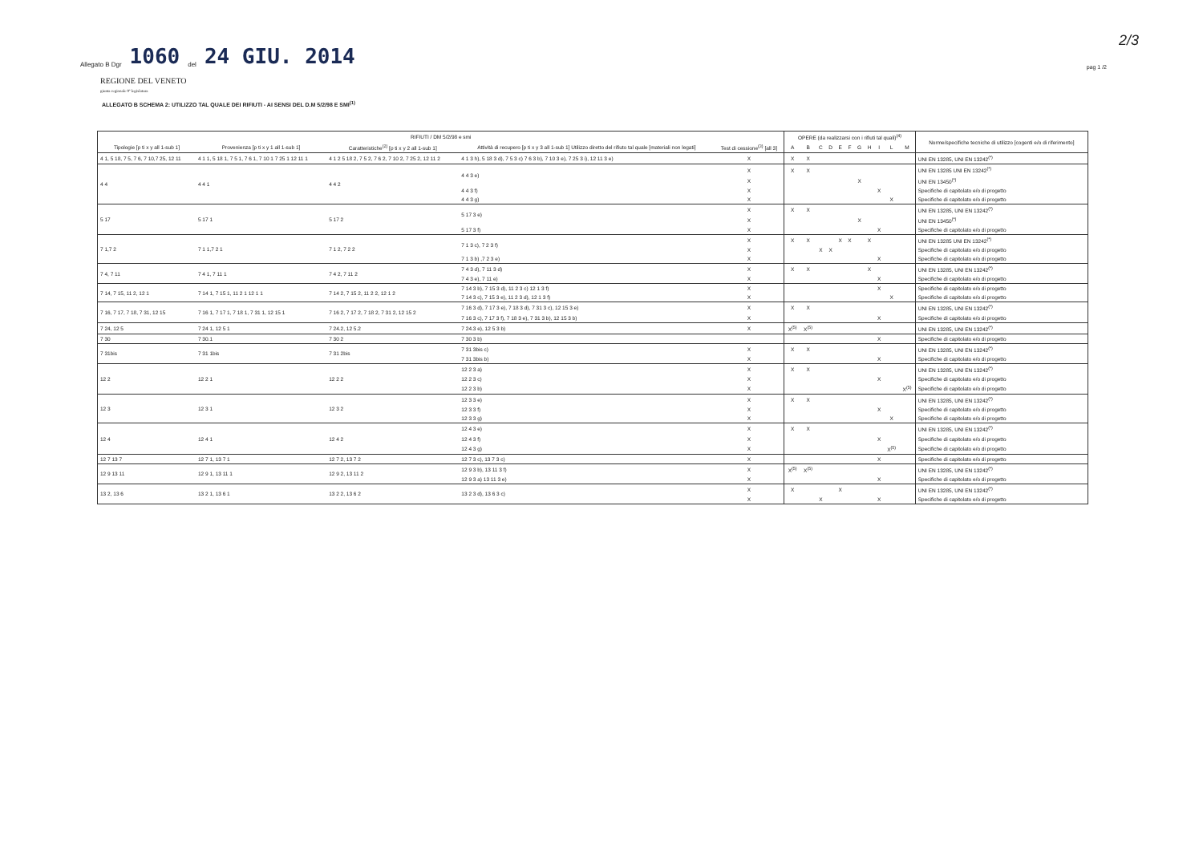2/3
pag 1 /2
Allegato B Dgr 1060 del 24 GIU. 2014
REGIONE DEL VENETO
giunta regionale 9ª legislatura
ALLEGATO B SCHEMA 2: UTILIZZO TAL QUALE DEI RIFIUTI - AI SENSI DEL D.M 5/2/98 E SMI<sup>(1)</sup>
| RIFIUTI / DM 5/2/98 e smi | | | | | OPERE (da realizzarsi con i rifiuti tal quali)<sup>(4)</sup> | | | | | | | | | | | Norme/specifiche tecniche di utilizzo [cogenti e/o di riferimento] |
| --- | --- | --- | --- | --- | --- | --- | --- | --- | --- | --- | --- | --- | --- | --- | --- | --- |
| Tipologie [p ti x y all 1-sub 1] | Provenienza [p ti x y 1 all 1-sub 1] | Caratteristiche<sup>(2)</sup> [p ti x y 2 all 1-sub 1] | Attività di recupero [p ti x y 3 all 1-sub 1] Utilizzo diretto del rifiuto tal quale [materiali non legati] | Test di cessione<sup>(3)</sup> [all 3] | A | B | C | D | E | F | G | H | I | L | M | |
| 4 1, 5 18, 7 5, 7 6, 7 10,7 25, 12 11 | 4 1 1, 5 18 1, 7 5 1, 7 6 1, 7 10 1 7 25 1 12 11 1 | 4 1 2 5 18 2, 7 5 2, 7 6 2, 7 10 2, 7 25 2, 12 11 2 | 4 1 3 h), 5 18 3 d), 7 5 3 c) 7 6 3 b), 7 10 3 e), 7 25 3 i), 12 11 3 e) | X | X | X | | | | | | | | | | UNI EN 13285, UNI EN 13242<sup>(*)</sup> |
| 4 4 | 4 4 1 | 4 4 2 | 4 4 3 e) | X | X | X | | | | | | | | | | UNI EN 13285 UNI EN 13242<sup>(*)</sup> |
| | | | | X | | | | | | | X | | | | | UNI EN 13450<sup>(*)</sup> |
| | | | 4 4 3 f) | X | | | | | | | | | X | | | Specifiche di capitolato e/o di progetto |
| | | | 4 4 3 g) | X | | | | | | | | | | X | | Specifiche di capitolato e/o di progetto |
| 5 17 | 5 17 1 | 5 17 2 | 5 17 3 e) | X | X | X | | | | | | | | | | UNI EN 13285, UNI EN 13242<sup>(*)</sup> |
| | | | | X | | | | | | | X | | | | | UNI EN 13450<sup>(*)</sup> |
| | | | 5 17 3 f) | X | | | | | | | | | X | | | Specifiche di capitolato e/o di progetto |
| 7 1,7 2 | 7 1 1,7 2 1 | 7 1 2, 7 2 2 | 7 1 3 c), 7 2 3 f) | X | X | X | | | X | X | | X | | | | UNI EN 13285 UNI EN 13242<sup>(*)</sup> |
| | | | | X | | | X | X | | | | | | | | Specifiche di capitolato e/o di progetto |
| | | | 7 1 3 b) ,7 2 3 e) | X | | | | | | | | | X | | | Specifiche di capitolato e/o di progetto |
| 7 4, 7 11 | 7 4 1, 7 11 1 | 7 4 2, 7 11 2 | 7 4 3 d), 7 11 3 d) | X | X | X | | | | | | X | | | | UNI EN 13285, UNI EN 13242<sup>(*)</sup> |
| | | | 7 4 3 e), 7 11 e) | X | | | | | | | | | X | | | Specifiche di capitolato e/o di progetto |
| 7 14, 7 15, 11 2, 12 1 | 7 14 1, 7 15 1, 11 2 1 12 1 1 | 7 14 2, 7 15 2, 11 2 2, 12 1 2 | 7 14 3 b), 7 15 3 d), 11 2 3 c) 12 1 3 f) | X | | | | | | | | | X | | | Specifiche di capitolato e/o di progetto |
| | | | 7 14 3 c), 7 15 3 e), 11 2 3 d), 12 1 3 f) | X | | | | | | | | | | X | | Specifiche di capitolato e/o di progetto |
| 7 16, 7 17, 7 18, 7 31, 12 15 | 7 16 1, 7 17 1, 7 18 1, 7 31 1, 12 15 1 | 7 16 2, 7 17 2, 7 18 2, 7 31 2, 12 15 2 | 7 16 3 d), 7 17 3 e), 7 18 3 d), 7 31 3 c), 12 15 3 e) | X | X | X | | | | | | | | | | UNI EN 13285, UNI EN 13242<sup>(*)</sup> |
| | | | 7 16 3 c), 7 17 3 f), 7 18 3 e), 7 31 3 b), 12 15 3 b) | X | | | | | | | | | X | | | Specifiche di capitolato e/o di progetto |
| 7 24, 12 5 | 7 24 1, 12 5 1 | 7 24.2, 12 5.2 | 7 24.3 e), 12 5 3 b) | X | X<sup>(5)</sup> | X<sup>(5)</sup> | | | | | | | | | | UNI EN 13285, UNI EN 13242<sup>(*)</sup> |
| 7 30 | 7 30.1 | 7 30 2 | 7 30 3 b) | | | | | | | | | | X | | | Specifiche di capitolato e/o di progetto |
| 7 31bis | 7 31 1bis | 7 31 2bis | 7 31 3bis c) | X | X | X | | | | | | | | | | UNI EN 13285, UNI EN 13242<sup>(*)</sup> |
| | | | 7 31 3bis b) | X | | | | | | | | | X | | | Specifiche di capitolato e/o di progetto |
| 12 2 | 12 2 1 | 12 2 2 | 12 2 3 a) | X | X | X | | | | | | | | | | UNI EN 13285, UNI EN 13242<sup>(*)</sup> |
| | | | 12 2 3 c) | X | | | | | | | | | X | | | Specifiche di capitolato e/o di progetto |
| | | | 12 2 3 b) | X | | | | | | | | | | | X<sup>(5)</sup> | Specifiche di capitolato e/o di progetto |
| 12 3 | 12 3 1 | 12 3 2 | 12 3 3 e) | X | X | X | | | | | | | | | | UNI EN 13285, UNI EN 13242<sup>(*)</sup> |
| | | | 12 3 3 f) | X | | | | | | | | | X | | | Specifiche di capitolato e/o di progetto |
| | | | 12 3 3 g) | X | | | | | | | | | | X | | Specifiche di capitolato e/o di progetto |
| 12 4 | 12 4 1 | 12 4 2 | 12 4 3 e) | X | X | X | | | | | | | | | | UNI EN 13285, UNI EN 13242<sup>(*)</sup> |
| | | | 12 4 3 f) | X | | | | | | | | | X | | | Specifiche di capitolato e/o di progetto |
| | | | 12 4 3 g) | X | | | | | | | | | | X<sup>(5)</sup> | | Specifiche di capitolato e/o di progetto |
| 12 7 13 7 | 12 7 1, 13 7 1 | 12 7 2, 13 7 2 | 12 7 3 c), 13 7 3 c) | X | | | | | | | | | X | | | Specifiche di capitolato e/o di progetto |
| 12 9 13 11 | 12 9 1, 13 11 1 | 12 9 2, 13 11 2 | 12 9 3 b), 13 11 3 f) | X | X<sup>(5)</sup> | X<sup>(5)</sup> | | | | | | | | | | UNI EN 13285, UNI EN 13242<sup>(*)</sup> |
| | | | 12 9 3 a) 13 11 3 e) | X | | | | | | | | | X | | | Specifiche di capitolato e/o di progetto |
| 13 2, 13 6 | 13 2 1, 13 6 1 | 13 2 2, 13 6 2 | 13 2 3 d), 13 6 3 c) | X | X | | | | X | | | | | | | UNI EN 13285, UNI EN 13242<sup>(*)</sup> |
| | | | | X | | | X | | | | | | X | | | Specifiche di capitolato e/o di progetto |